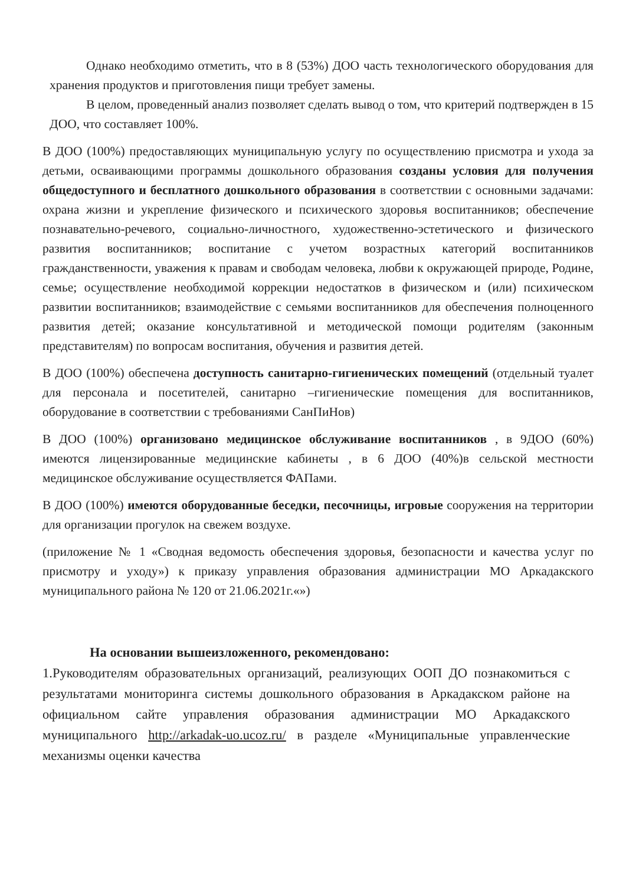Однако необходимо отметить, что в 8 (53%) ДОО часть технологического оборудования для хранения продуктов и приготовления пищи требует замены.
В целом, проведенный анализ позволяет сделать вывод о том, что критерий подтвержден в 15 ДОО, что составляет 100%.
В ДОО (100%) предоставляющих муниципальную услугу по осуществлению присмотра и ухода за детьми, осваивающими программы дошкольного образования созданы условия для получения общедоступного и бесплатного дошкольного образования в соответствии с основными задачами: охрана жизни и укрепление физического и психического здоровья воспитанников; обеспечение познавательно-речевого, социально-личностного, художественно-эстетического и физического развития воспитанников; воспитание с учетом возрастных категорий воспитанников гражданственности, уважения к правам и свободам человека, любви к окружающей природе, Родине, семье; осуществление необходимой коррекции недостатков в физическом и (или) психическом развитии воспитанников; взаимодействие с семьями воспитанников для обеспечения полноценного развития детей; оказание консультативной и методической помощи родителям (законным представителям) по вопросам воспитания, обучения и развития детей.
В ДОО (100%) обеспечена доступность санитарно-гигиенических помещений (отдельный туалет для персонала и посетителей, санитарно –гигиенические помещения для воспитанников, оборудование в соответствии с требованиями СанПиНов)
В ДОО (100%) организовано медицинское обслуживание воспитанников , в 9ДОО (60%) имеются лицензированные медицинские кабинеты , в 6 ДОО (40%)в сельской местности медицинское обслуживание осуществляется ФАПами.
В ДОО (100%) имеются оборудованные беседки, песочницы, игровые сооружения на территории для организации прогулок на свежем воздухе.
(приложение № 1 «Сводная ведомость обеспечения здоровья, безопасности и качества услуг по присмотру и уходу») к приказу управления образования администрации МО Аркадакского муниципального района № 120 от 21.06.2021г.«»)
На основании вышеизложенного, рекомендовано:
1.Руководителям образовательных организаций, реализующих ООП ДО познакомиться с результатами мониторинга системы дошкольного образования в Аркадакском районе на официальном сайте управления образования администрации МО Аркадакского муниципального http://arkadak-uo.ucoz.ru/ в разделе «Муниципальные управленческие механизмы оценки качества